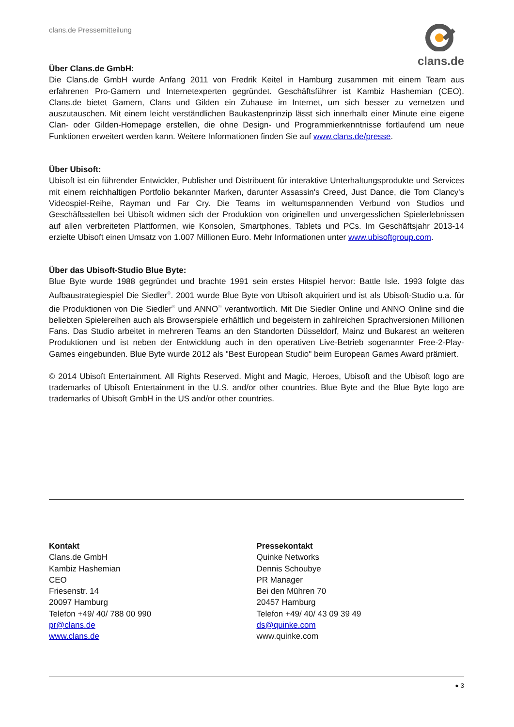clans.de Pressemitteilung clans.de
Über Clans.de GmbH:
Die Clans.de GmbH wurde Anfang 2011 von Fredrik Keitel in Hamburg zusammen mit einem Team aus erfahrenen Pro-Gamern und Internetexperten gegründet. Geschäftsführer ist Kambiz Hashemian (CEO). Clans.de bietet Gamern, Clans und Gilden ein Zuhause im Internet, um sich besser zu vernetzen und auszutauschen. Mit einem leicht verständlichen Baukastenprinzip lässt sich innerhalb einer Minute eine eigene Clan- oder Gilden-Homepage erstellen, die ohne Design- und Programmierkenntnisse fortlaufend um neue Funktionen erweitert werden kann. Weitere Informationen finden Sie auf www.clans.de/presse.
Über Ubisoft:
Ubisoft ist ein führender Entwickler, Publisher und Distribuent für interaktive Unterhaltungsprodukte und Services mit einem reichhaltigen Portfolio bekannter Marken, darunter Assassin's Creed, Just Dance, die Tom Clancy's Videospiel-Reihe, Rayman und Far Cry. Die Teams im weltumspannenden Verbund von Studios und Geschäftsstellen bei Ubisoft widmen sich der Produktion von originellen und unvergesslichen Spielerlebnissen auf allen verbreiteten Plattformen, wie Konsolen, Smartphones, Tablets und PCs. Im Geschäftsjahr 2013-14 erzielte Ubisoft einen Umsatz von 1.007 Millionen Euro. Mehr Informationen unter www.ubisoftgroup.com.
Über das Ubisoft-Studio Blue Byte:
Blue Byte wurde 1988 gegründet und brachte 1991 sein erstes Hitspiel hervor: Battle Isle. 1993 folgte das Aufbaustrategiespiel Die Siedler<sup>®</sup>. 2001 wurde Blue Byte von Ubisoft akquiriert und ist als Ubisoft-Studio u.a. für die Produktionen von Die Siedler<sup>®</sup> und ANNO<sup>®</sup> verantwortlich. Mit Die Siedler Online und ANNO Online sind die beliebten Spielereihen auch als Browserspiele erhältlich und begeistern in zahlreichen Sprachversionen Millionen Fans. Das Studio arbeitet in mehreren Teams an den Standorten Düsseldorf, Mainz und Bukarest an weiteren Produktionen und ist neben der Entwicklung auch in den operativen Live-Betrieb sogenannter Free-2-Play-Games eingebunden. Blue Byte wurde 2012 als "Best European Studio" beim European Games Award prämiert.
© 2014 Ubisoft Entertainment. All Rights Reserved. Might and Magic, Heroes, Ubisoft and the Ubisoft logo are trademarks of Ubisoft Entertainment in the U.S. and/or other countries. Blue Byte and the Blue Byte logo are trademarks of Ubisoft GmbH in the US and/or other countries.
Kontakt
Clans.de GmbH
Kambiz Hashemian
CEO
Friesenstr. 14
20097 Hamburg
Telefon +49/ 40/ 788 00 990
pr@clans.de
www.clans.de
Pressekontakt
Quinke Networks
Dennis Schoubye
PR Manager
Bei den Mühren 70
20457 Hamburg
Telefon +49/ 40/ 43 09 39 49
ds@quinke.com
www.quinke.com
● 3